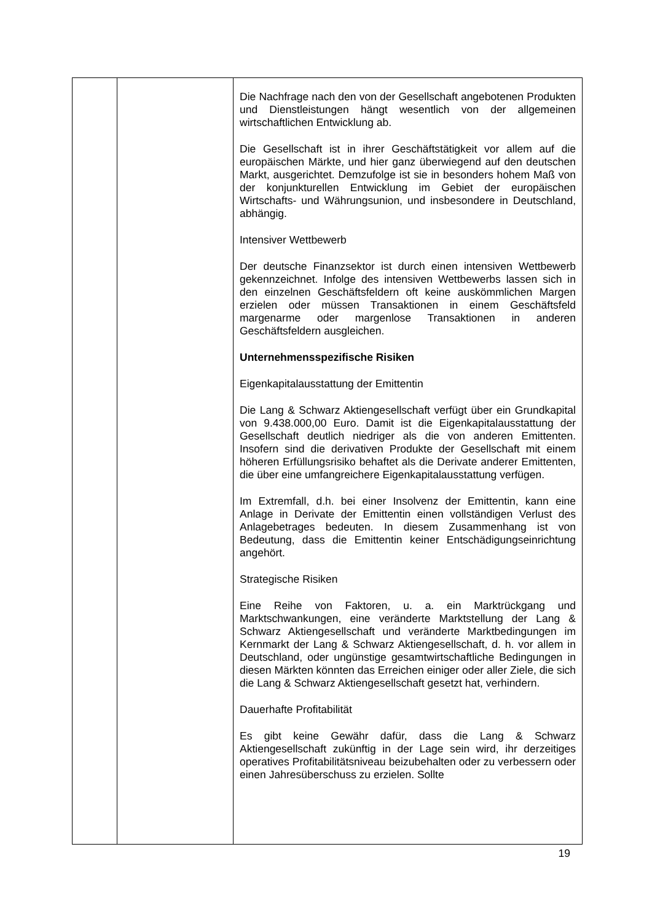| | | Die Nachfrage nach den von der Gesellschaft angebotenen Produkten und Dienstleistungen hängt wesentlich von der allgemeinen wirtschaftlichen Entwicklung ab. Die Gesellschaft ist in ihrer Geschäftstätigkeit vor allem auf die europäischen Märkte, und hier ganz überwiegend auf den deutschen Markt, ausgerichtet. Demzufolge ist sie in besonders hohem Maß von der konjunkturellen Entwicklung im Gebiet der europäischen Wirtschafts- und Währungsunion, und insbesondere in Deutschland, abhängig. Intensiver Wettbewerb Der deutsche Finanzsektor ist durch einen intensiven Wettbewerb gekennzeichnet. Infolge des intensiven Wettbewerbs lassen sich in den einzelnen Geschäftsfeldern oft keine auskömmlichen Margen erzielen oder müssen Transaktionen in einem Geschäftsfeld margenarme oder margenlose Transaktionen in anderen Geschäftsfeldern ausgleichen. Unternehmensspezifische Risiken Eigenkapitalausstattung der Emittentin Die Lang & Schwarz Aktiengesellschaft verfügt über ein Grundkapital von 9.438.000,00 Euro. Damit ist die Eigenkapitalausstattung der Gesellschaft deutlich niedriger als die von anderen Emittenten. Insofern sind die derivativen Produkte der Gesellschaft mit einem höheren Erfüllungsrisiko behaftet als die Derivate anderer Emittenten, die über eine umfangreichere Eigenkapitalausstattung verfügen. Im Extremfall, d.h. bei einer Insolvenz der Emittentin, kann eine Anlage in Derivate der Emittentin einen vollständigen Verlust des Anlagebetrages bedeuten. In diesem Zusammenhang ist von Bedeutung, dass die Emittentin keiner Entschädigungseinrichtung angehört. Strategische Risiken Eine Reihe von Faktoren, u. a. ein Marktrückgang und Marktschwankungen, eine veränderte Marktstellung der Lang & Schwarz Aktiengesellschaft und veränderte Marktbedingungen im Kernmarkt der Lang & Schwarz Aktiengesellschaft, d. h. vor allem in Deutschland, oder ungünstige gesamtwirtschaftliche Bedingungen in diesen Märkten könnten das Erreichen einiger oder aller Ziele, die sich die Lang & Schwarz Aktiengesellschaft gesetzt hat, verhindern. Dauerhafte Profitabilität Es gibt keine Gewähr dafür, dass die Lang & Schwarz Aktiengesellschaft zukünftig in der Lage sein wird, ihr derzeitiges operatives Profitabilitätsniveau beizubehalten oder zu verbessern oder einen Jahresüberschuss zu erzielen. Sollte |
19